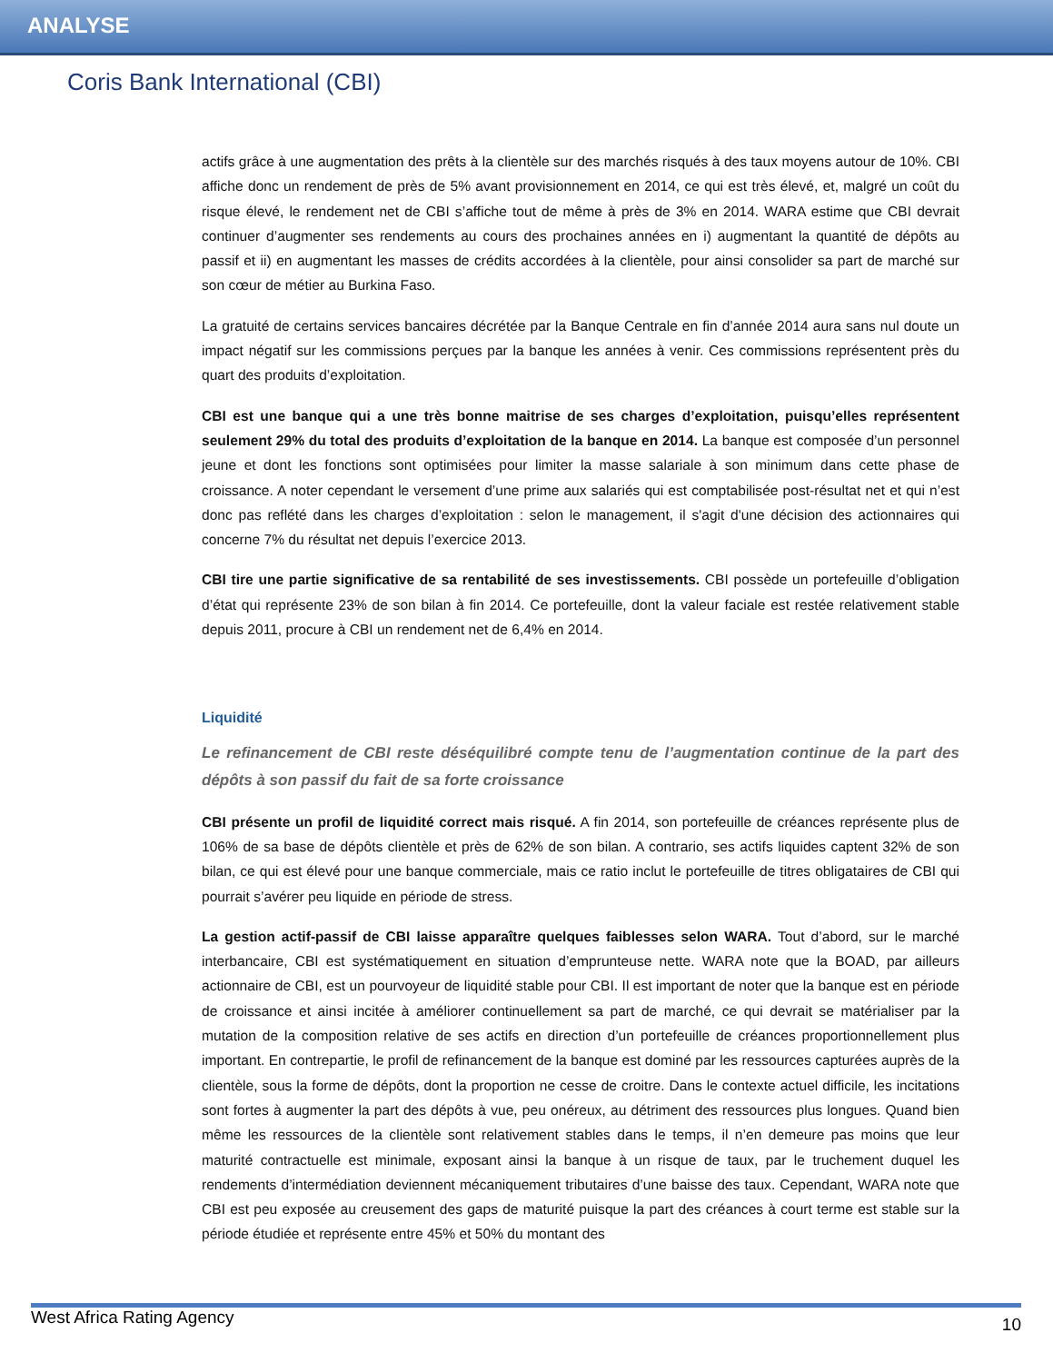ANALYSE
Coris Bank International (CBI)
actifs grâce à une augmentation des prêts à la clientèle sur des marchés risqués à des taux moyens autour de 10%. CBI affiche donc un rendement de près de 5% avant provisionnement en 2014, ce qui est très élevé, et, malgré un coût du risque élevé, le rendement net de CBI s’affiche tout de même à près de 3% en 2014. WARA estime que CBI devrait continuer d’augmenter ses rendements au cours des prochaines années en i) augmentant la quantité de dépôts au passif et ii) en augmentant les masses de crédits accordées à la clientèle, pour ainsi consolider sa part de marché sur son cœur de métier au Burkina Faso.
La gratuité de certains services bancaires décrétée par la Banque Centrale en fin d’année 2014 aura sans nul doute un impact négatif sur les commissions perçues par la banque les années à venir. Ces commissions représentent près du quart des produits d’exploitation.
CBI est une banque qui a une très bonne maitrise de ses charges d’exploitation, puisqu’elles représentent seulement 29% du total des produits d’exploitation de la banque en 2014. La banque est composée d’un personnel jeune et dont les fonctions sont optimisées pour limiter la masse salariale à son minimum dans cette phase de croissance. A noter cependant le versement d’une prime aux salariés qui est comptabilisée post-résultat net et qui n’est donc pas reflété dans les charges d’exploitation : selon le management, il s'agit d'une décision des actionnaires qui concerne 7% du résultat net depuis l’exercice 2013.
CBI tire une partie significative de sa rentabilité de ses investissements. CBI possède un portefeuille d’obligation d’état qui représente 23% de son bilan à fin 2014. Ce portefeuille, dont la valeur faciale est restée relativement stable depuis 2011, procure à CBI un rendement net de 6,4% en 2014.
Liquidité
Le refinancement de CBI reste déséquilibré compte tenu de l’augmentation continue de la part des dépôts à son passif du fait de sa forte croissance
CBI présente un profil de liquidité correct mais risqué. A fin 2014, son portefeuille de créances représente plus de 106% de sa base de dépôts clientèle et près de 62% de son bilan. A contrario, ses actifs liquides captent 32% de son bilan, ce qui est élevé pour une banque commerciale, mais ce ratio inclut le portefeuille de titres obligataires de CBI qui pourrait s’avérer peu liquide en période de stress.
La gestion actif-passif de CBI laisse apparaître quelques faiblesses selon WARA. Tout d’abord, sur le marché interbancaire, CBI est systématiquement en situation d’emprunteuse nette. WARA note que la BOAD, par ailleurs actionnaire de CBI, est un pourvoyeur de liquidité stable pour CBI. Il est important de noter que la banque est en période de croissance et ainsi incitée à améliorer continuellement sa part de marché, ce qui devrait se matérialiser par la mutation de la composition relative de ses actifs en direction d’un portefeuille de créances proportionnellement plus important. En contrepartie, le profil de refinancement de la banque est dominé par les ressources capturées auprès de la clientèle, sous la forme de dépôts, dont la proportion ne cesse de croitre. Dans le contexte actuel difficile, les incitations sont fortes à augmenter la part des dépôts à vue, peu onéreux, au détriment des ressources plus longues. Quand bien même les ressources de la clientèle sont relativement stables dans le temps, il n’en demeure pas moins que leur maturité contractuelle est minimale, exposant ainsi la banque à un risque de taux, par le truchement duquel les rendements d’intermédiation deviennent mécaniquement tributaires d’une baisse des taux. Cependant, WARA note que CBI est peu exposée au creusement des gaps de maturité puisque la part des créances à court terme est stable sur la période étudiée et représente entre 45% et 50% du montant des
West Africa Rating Agency 10